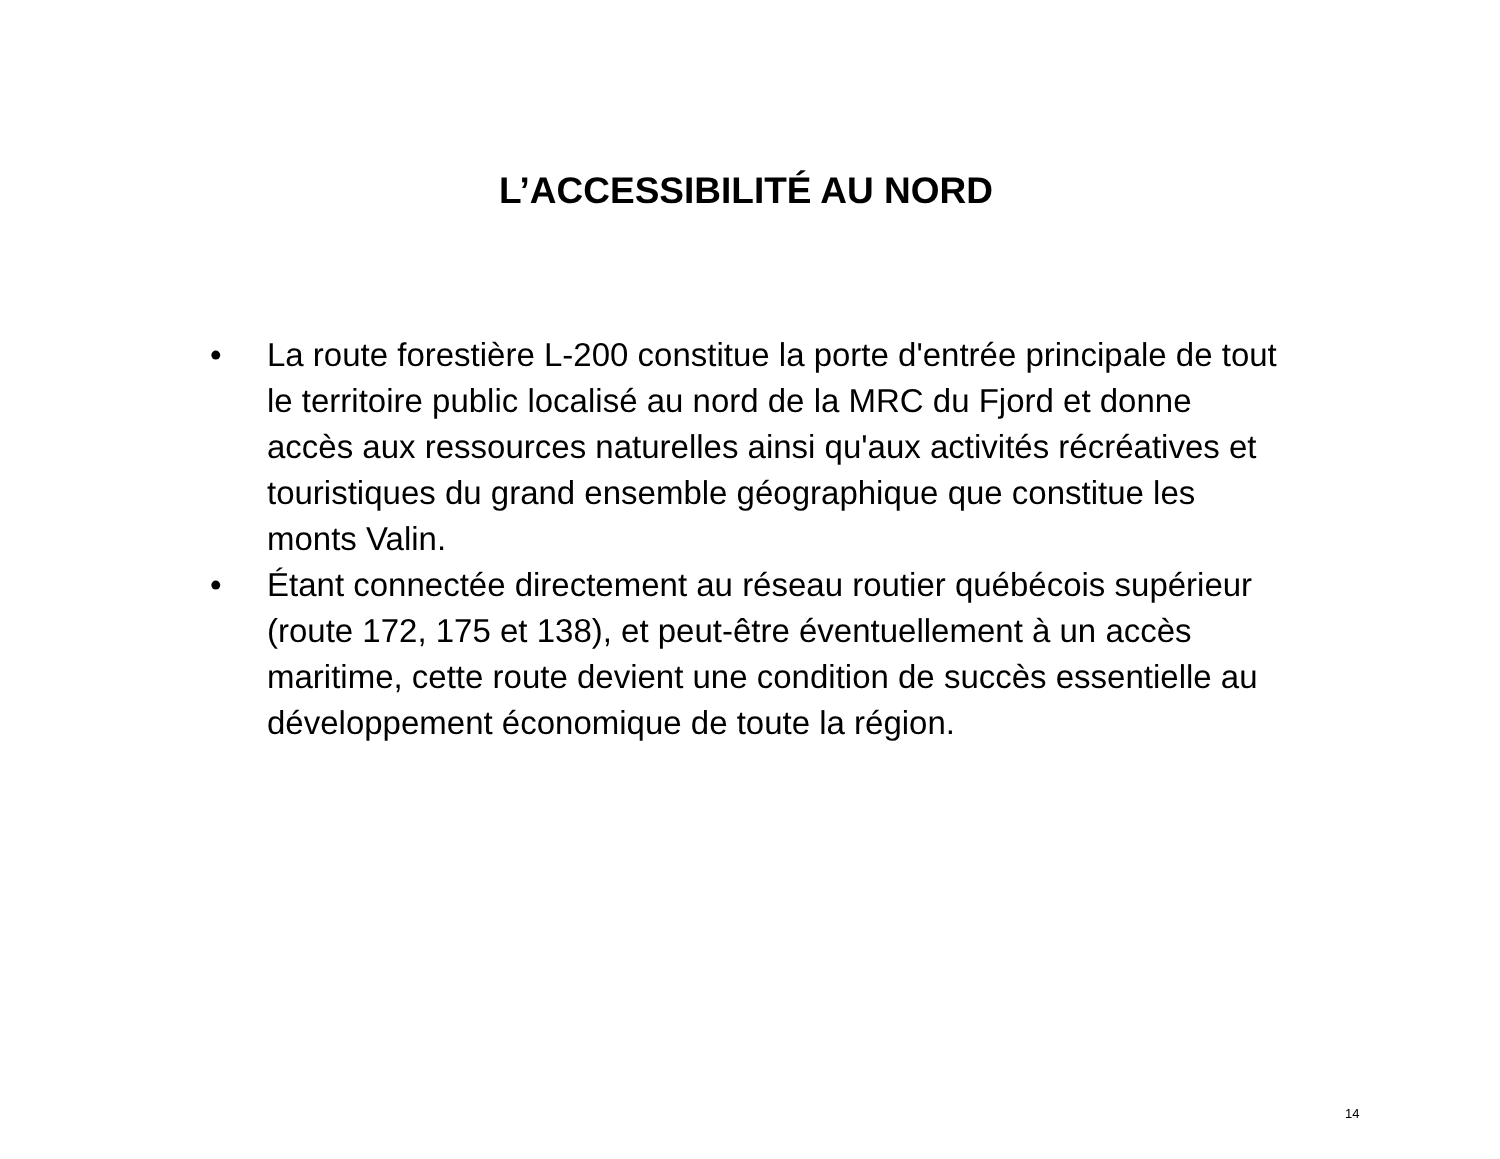L’ACCESSIBILITÉ AU NORD
• La route forestière L-200 constitue la porte d'entrée principale de tout le territoire public localisé au nord de la MRC du Fjord et donne accès aux ressources naturelles ainsi qu'aux activités récréatives et touristiques du grand ensemble géographique que constitue les monts Valin.
• Étant connectée directement au réseau routier québécois supérieur (route 172, 175 et 138), et peut-être éventuellement à un accès maritime, cette route devient une condition de succès essentielle au développement économique de toute la région.
14